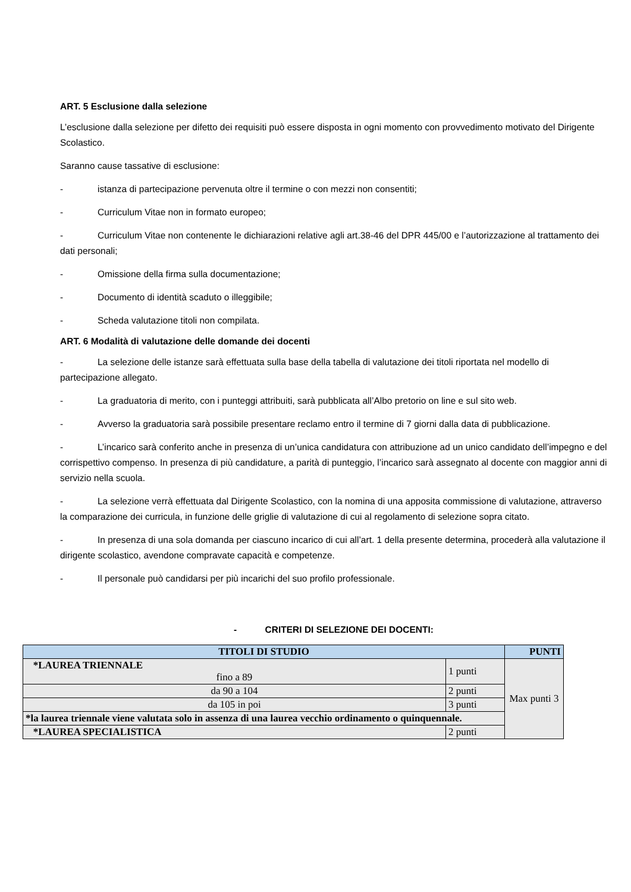ART. 5 Esclusione dalla selezione
L’esclusione dalla selezione per difetto dei requisiti può essere disposta in ogni momento con provvedimento motivato del Dirigente Scolastico.
Saranno cause tassative di esclusione:
- istanza di partecipazione pervenuta oltre il termine o con mezzi non consentiti;
- Curriculum Vitae non in formato europeo;
- Curriculum Vitae non contenente le dichiarazioni relative agli art.38-46 del DPR 445/00 e l’autorizzazione al trattamento dei dati personali;
- Omissione della firma sulla documentazione;
- Documento di identità scaduto o illeggibile;
- Scheda valutazione titoli non compilata.
ART. 6 Modalità di valutazione delle domande dei docenti
- La selezione delle istanze sarà effettuata sulla base della tabella di valutazione dei titoli riportata nel modello di partecipazione allegato.
- La graduatoria di merito, con i punteggi attribuiti, sarà pubblicata all’Albo pretorio on line e sul sito web.
- Avverso la graduatoria sarà possibile presentare reclamo entro il termine di 7 giorni dalla data di pubblicazione.
- L’incarico sarà conferito anche in presenza di un’unica candidatura con attribuzione ad un unico candidato dell’impegno e del corrispettivo compenso. In presenza di più candidature, a parità di punteggio, l’incarico sarà assegnato al docente con maggior anni di servizio nella scuola.
- La selezione verrà effettuata dal Dirigente Scolastico, con la nomina di una apposita commissione di valutazione, attraverso la comparazione dei curricula, in funzione delle griglie di valutazione di cui al regolamento di selezione sopra citato.
- In presenza di una sola domanda per ciascuno incarico di cui all’art. 1 della presente determina, procederà alla valutazione il dirigente scolastico, avendone compravate capacità e competenze.
- Il personale può candidarsi per più incarichi del suo profilo professionale.
- CRITERI DI SELEZIONE DEI DOCENTI:
| TITOLI DI STUDIO | | PUNTI |
| --- | --- | --- |
| *LAUREA TRIENNALE fino a 89 | 1 punti | Max punti 3 |
| da 90 a 104 | 2 punti | |
| da 105 in poi | 3 punti | |
| *la laurea triennale viene valutata solo in assenza di una laurea vecchio ordinamento o quinquennale. | | |
| *LAUREA SPECIALISTICA | 2 punti | |